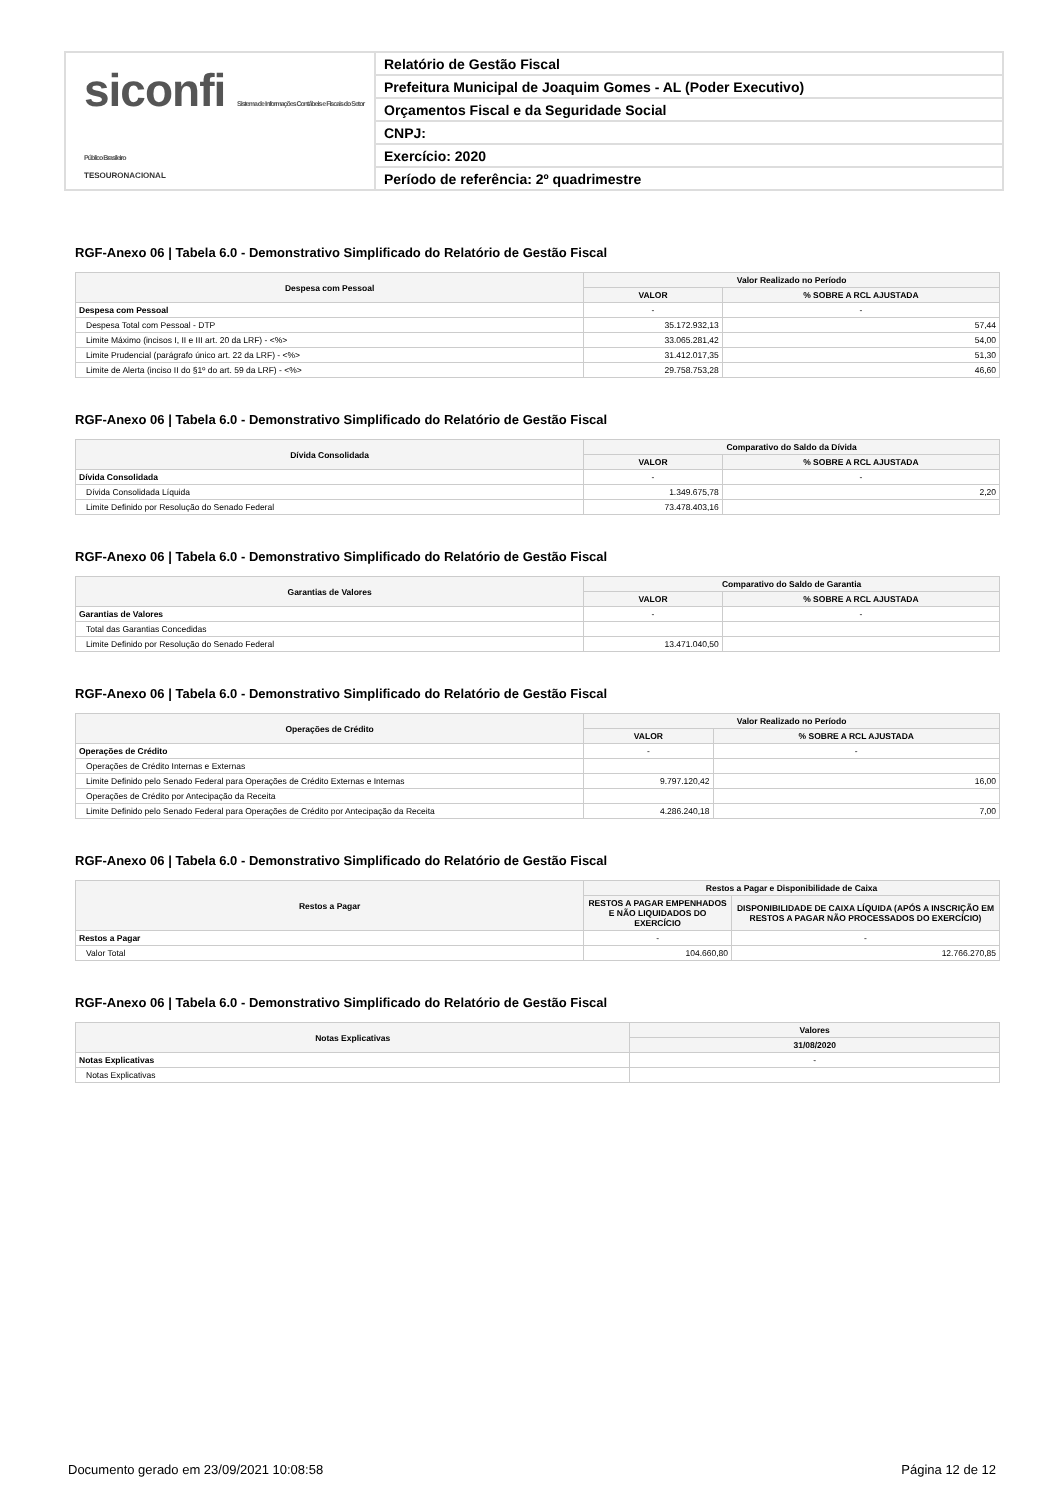siconfi Sistema de Informações Contábeis e Fiscais do Setor Público Brasileiro
TESOURONACIONAL
Relatório de Gestão Fiscal
Prefeitura Municipal de Joaquim Gomes - AL (Poder Executivo)
Orçamentos Fiscal e da Seguridade Social
CNPJ:
Exercício: 2020
Período de referência: 2º quadrimestre
RGF-Anexo 06 | Tabela 6.0 - Demonstrativo Simplificado do Relatório de Gestão Fiscal
| Despesa com Pessoal | Valor Realizado no Período | |
| --- | --- | --- |
| | VALOR | % SOBRE A RCL AJUSTADA |
| Despesa com Pessoal | - | - |
| Despesa Total com Pessoal - DTP | 35.172.932,13 | 57,44 |
| Limite Máximo (incisos I, II e III art. 20 da LRF) - <%> | 33.065.281,42 | 54,00 |
| Limite Prudencial (parágrafo único art. 22 da LRF) - <%> | 31.412.017,35 | 51,30 |
| Limite de Alerta (inciso II do §1º do art. 59 da LRF) - <%> | 29.758.753,28 | 46,60 |
RGF-Anexo 06 | Tabela 6.0 - Demonstrativo Simplificado do Relatório de Gestão Fiscal
| Dívida Consolidada | Comparativo do Saldo da Dívida | |
| --- | --- | --- |
| | VALOR | % SOBRE A RCL AJUSTADA |
| Dívida Consolidada | - | - |
| Dívida Consolidada Líquida | 1.349.675,78 | 2,20 |
| Limite Definido por Resolução do Senado Federal | 73.478.403,16 | |
RGF-Anexo 06 | Tabela 6.0 - Demonstrativo Simplificado do Relatório de Gestão Fiscal
| Garantias de Valores | Comparativo do Saldo de Garantia | |
| --- | --- | --- |
| | VALOR | % SOBRE A RCL AJUSTADA |
| Garantias de Valores | - | - |
| Total das Garantias Concedidas | | |
| Limite Definido por Resolução do Senado Federal | 13.471.040,50 | |
RGF-Anexo 06 | Tabela 6.0 - Demonstrativo Simplificado do Relatório de Gestão Fiscal
| Operações de Crédito | Valor Realizado no Período | |
| --- | --- | --- |
| | VALOR | % SOBRE A RCL AJUSTADA |
| Operações de Crédito | - | - |
| Operações de Crédito Internas e Externas | | |
| Limite Definido pelo Senado Federal para Operações de Crédito Externas e Internas | 9.797.120,42 | 16,00 |
| Operações de Crédito por Antecipação da Receita | | |
| Limite Definido pelo Senado Federal para Operações de Crédito por Antecipação da Receita | 4.286.240,18 | 7,00 |
RGF-Anexo 06 | Tabela 6.0 - Demonstrativo Simplificado do Relatório de Gestão Fiscal
| Restos a Pagar | Restos a Pagar e Disponibilidade de Caixa | |
| --- | --- | --- |
| | RESTOS A PAGAR EMPENHADOS E NÃO LIQUIDADOS DO EXERCÍCIO | DISPONIBILIDADE DE CAIXA LÍQUIDA (APÓS A INSCRIÇÃO EM RESTOS A PAGAR NÃO PROCESSADOS DO EXERCÍCIO) |
| Restos a Pagar | - | - |
| Valor Total | 104.660,80 | 12.766.270,85 |
RGF-Anexo 06 | Tabela 6.0 - Demonstrativo Simplificado do Relatório de Gestão Fiscal
| Notas Explicativas | Valores |
| --- | --- |
| | 31/08/2020 |
| Notas Explicativas | - |
| Notas Explicativas | |
Documento gerado em 23/09/2021 10:08:58 Página 12 de 12